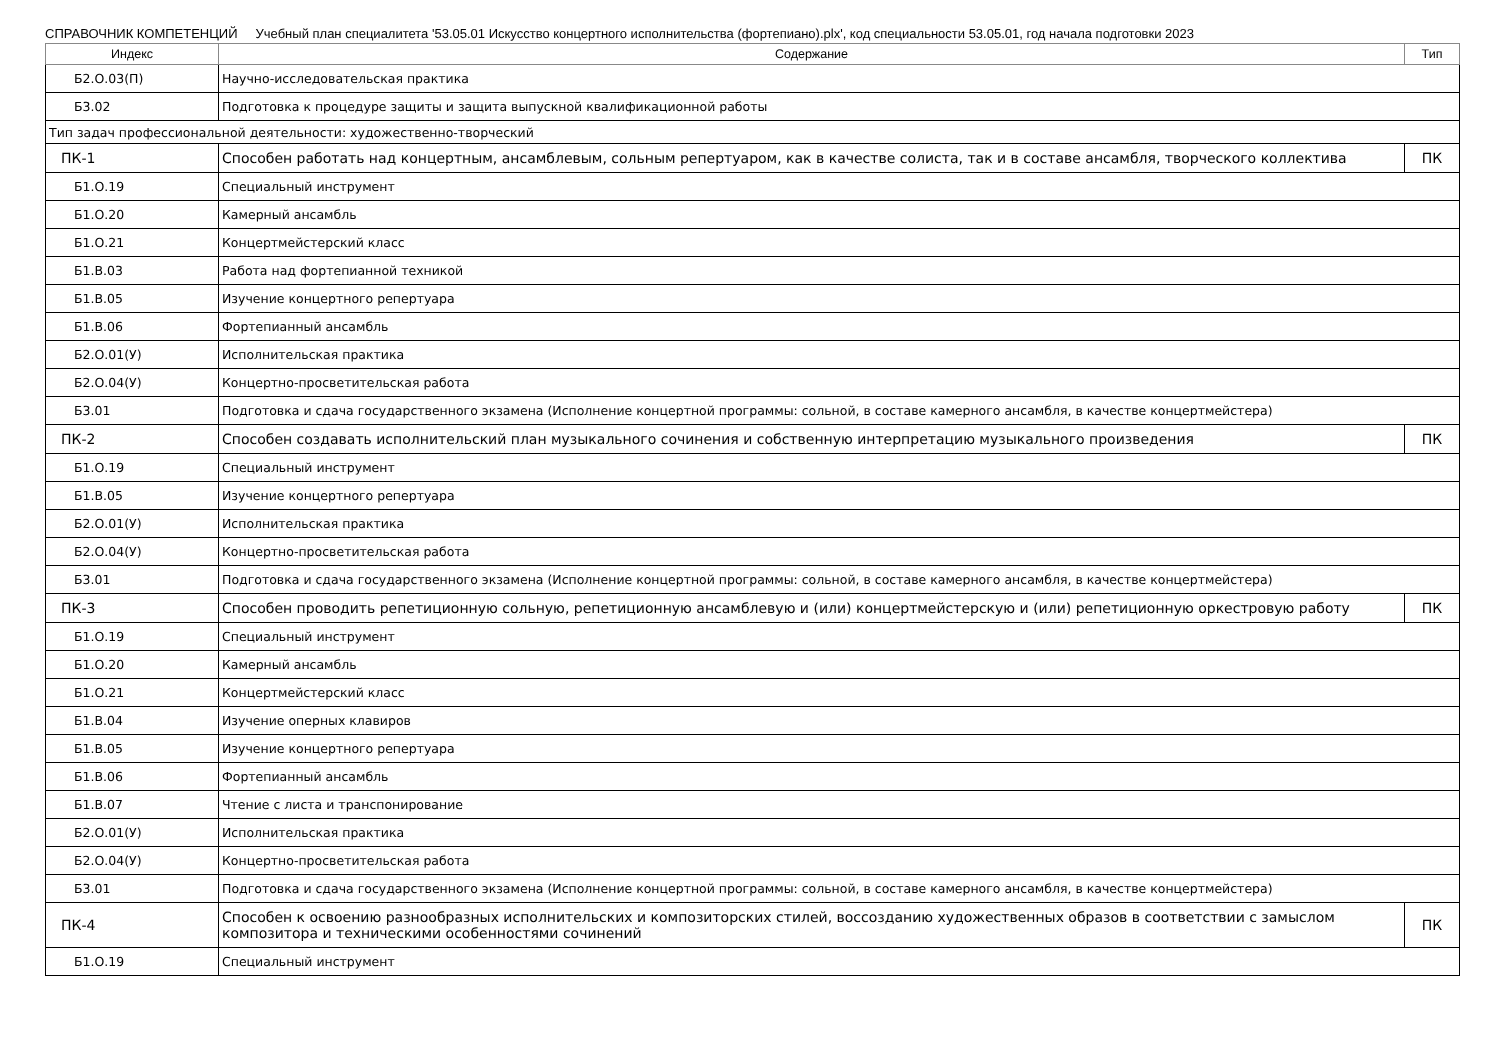СПРАВОЧНИК КОМПЕТЕНЦИЙ Учебный план специалитета '53.05.01 Искусство концертного исполнительства (фортепиано).plx', код специальности 53.05.01, год начала подготовки 2023
| Индекс | Содержание | Тип |
| --- | --- | --- |
| Б2.О.03(П) | Научно-исследовательская практика | |
| Б3.02 | Подготовка к процедуре защиты и защита выпускной квалификационной работы | |
| Тип задач профессиональной деятельности: художественно-творческий | | |
| ПК-1 | Способен работать над концертным, ансамблевым, сольным репертуаром, как в качестве солиста, так и в составе ансамбля, творческого коллектива | ПК |
| Б1.О.19 | Специальный инструмент | |
| Б1.О.20 | Камерный ансамбль | |
| Б1.О.21 | Концертмейстерский класс | |
| Б1.В.03 | Работа над фортепианной техникой | |
| Б1.В.05 | Изучение концертного репертуара | |
| Б1.В.06 | Фортепианный ансамбль | |
| Б2.О.01(У) | Исполнительская практика | |
| Б2.О.04(У) | Концертно-просветительская работа | |
| Б3.01 | Подготовка и сдача государственного экзамена (Исполнение концертной программы: сольной, в составе камерного ансамбля, в качестве концертмейстера) | |
| ПК-2 | Способен создавать исполнительский план музыкального сочинения и собственную интерпретацию музыкального произведения | ПК |
| Б1.О.19 | Специальный инструмент | |
| Б1.В.05 | Изучение концертного репертуара | |
| Б2.О.01(У) | Исполнительская практика | |
| Б2.О.04(У) | Концертно-просветительская работа | |
| Б3.01 | Подготовка и сдача государственного экзамена (Исполнение концертной программы: сольной, в составе камерного ансамбля, в качестве концертмейстера) | |
| ПК-3 | Способен проводить репетиционную сольную, репетиционную ансамблевую и (или) концертмейстерскую и (или) репетиционную оркестровую работу | ПК |
| Б1.О.19 | Специальный инструмент | |
| Б1.О.20 | Камерный ансамбль | |
| Б1.О.21 | Концертмейстерский класс | |
| Б1.В.04 | Изучение оперных клавиров | |
| Б1.В.05 | Изучение концертного репертуара | |
| Б1.В.06 | Фортепианный ансамбль | |
| Б1.В.07 | Чтение с листа и транспонирование | |
| Б2.О.01(У) | Исполнительская практика | |
| Б2.О.04(У) | Концертно-просветительская работа | |
| Б3.01 | Подготовка и сдача государственного экзамена (Исполнение концертной программы: сольной, в составе камерного ансамбля, в качестве концертмейстера) | |
| ПК-4 | Способен к освоению разнообразных исполнительских и композиторских стилей, воссозданию художественных образов в соответствии с замыслом композитора и техническими особенностями сочинений | ПК |
| Б1.О.19 | Специальный инструмент | |